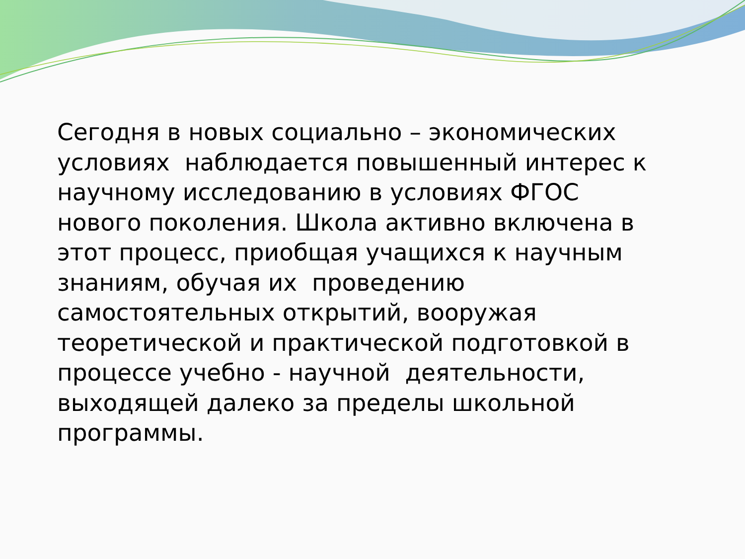Сегодня в новых социально – экономических условиях наблюдается повышенный интерес к научному исследованию в условиях ФГОС нового поколения. Школа активно включена в этот процесс, приобщая учащихся к научным знаниям, обучая их проведению самостоятельных открытий, вооружая теоретической и практической подготовкой в процессе учебно - научной деятельности, выходящей далеко за пределы школьной программы.